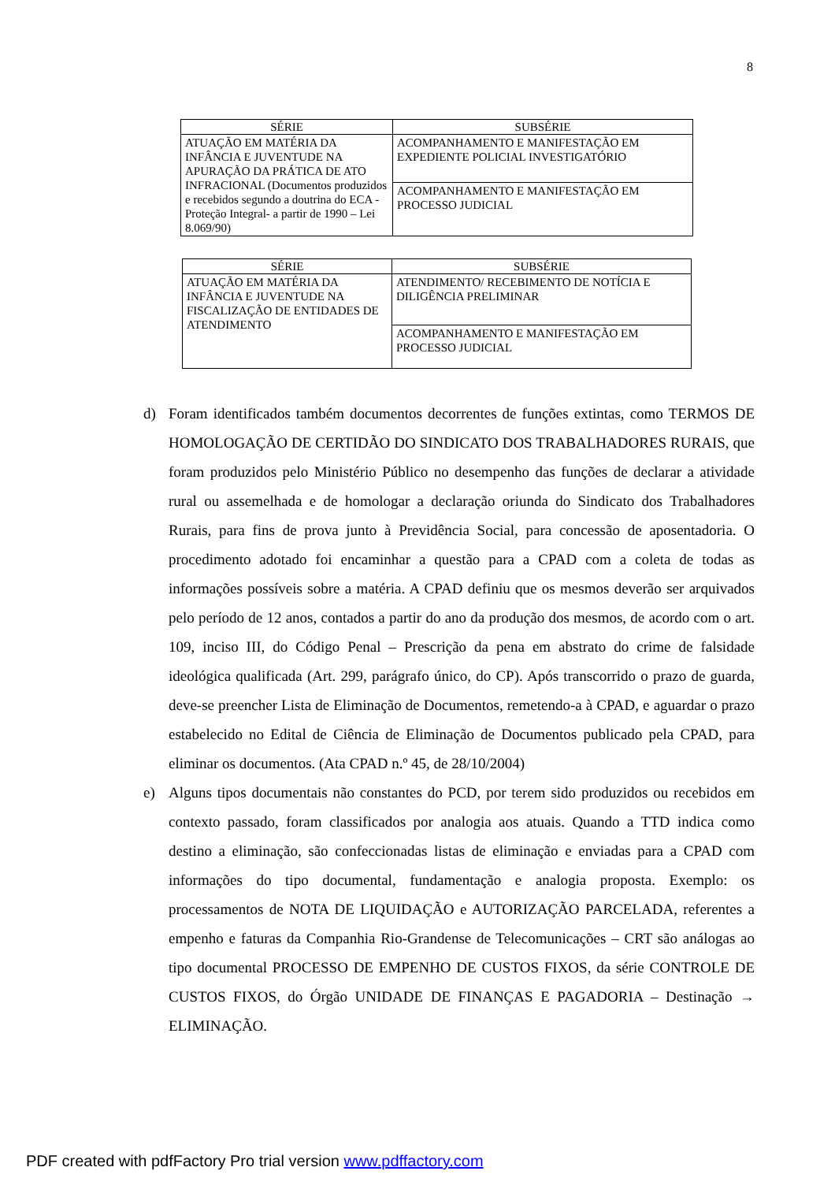8
| SÉRIE | SUBSÉRIE |
| --- | --- |
| ATUAÇÃO EM MATÉRIA DA INFÂNCIA E JUVENTUDE NA APURAÇÃO DA PRÁTICA DE ATO INFRACIONAL (Documentos produzidos e recebidos segundo a doutrina do ECA - Proteção Integral- a partir de 1990 – Lei 8.069/90) | ACOMPANHAMENTO E MANIFESTAÇÃO EM EXPEDIENTE POLICIAL INVESTIGATÓRIO |
| | ACOMPANHAMENTO E MANIFESTAÇÃO EM PROCESSO JUDICIAL |
| SÉRIE | SUBSÉRIE |
| --- | --- |
| ATUAÇÃO EM MATÉRIA DA INFÂNCIA E JUVENTUDE NA FISCALIZAÇÃO DE ENTIDADES DE ATENDIMENTO | ATENDIMENTO/ RECEBIMENTO DE NOTÍCIA E DILIGÊNCIA PRELIMINAR |
| | ACOMPANHAMENTO E MANIFESTAÇÃO EM PROCESSO JUDICIAL |
d) Foram identificados também documentos decorrentes de funções extintas, como TERMOS DE HOMOLOGAÇÃO DE CERTIDÃO DO SINDICATO DOS TRABALHADORES RURAIS, que foram produzidos pelo Ministério Público no desempenho das funções de declarar a atividade rural ou assemelhada e de homologar a declaração oriunda do Sindicato dos Trabalhadores Rurais, para fins de prova junto à Previdência Social, para concessão de aposentadoria. O procedimento adotado foi encaminhar a questão para a CPAD com a coleta de todas as informações possíveis sobre a matéria. A CPAD definiu que os mesmos deverão ser arquivados pelo período de 12 anos, contados a partir do ano da produção dos mesmos, de acordo com o art. 109, inciso III, do Código Penal – Prescrição da pena em abstrato do crime de falsidade ideológica qualificada (Art. 299, parágrafo único, do CP). Após transcorrido o prazo de guarda, deve-se preencher Lista de Eliminação de Documentos, remetendo-a à CPAD, e aguardar o prazo estabelecido no Edital de Ciência de Eliminação de Documentos publicado pela CPAD, para eliminar os documentos. (Ata CPAD n.º 45, de 28/10/2004)
e) Alguns tipos documentais não constantes do PCD, por terem sido produzidos ou recebidos em contexto passado, foram classificados por analogia aos atuais. Quando a TTD indica como destino a eliminação, são confeccionadas listas de eliminação e enviadas para a CPAD com informações do tipo documental, fundamentação e analogia proposta. Exemplo: os processamentos de NOTA DE LIQUIDAÇÃO e AUTORIZAÇÃO PARCELADA, referentes a empenho e faturas da Companhia Rio-Grandense de Telecomunicações – CRT são análogas ao tipo documental PROCESSO DE EMPENHO DE CUSTOS FIXOS, da série CONTROLE DE CUSTOS FIXOS, do Órgão UNIDADE DE FINANÇAS E PAGADORIA – Destinação → ELIMINAÇÃO.
PDF created with pdfFactory Pro trial version www.pdffactory.com